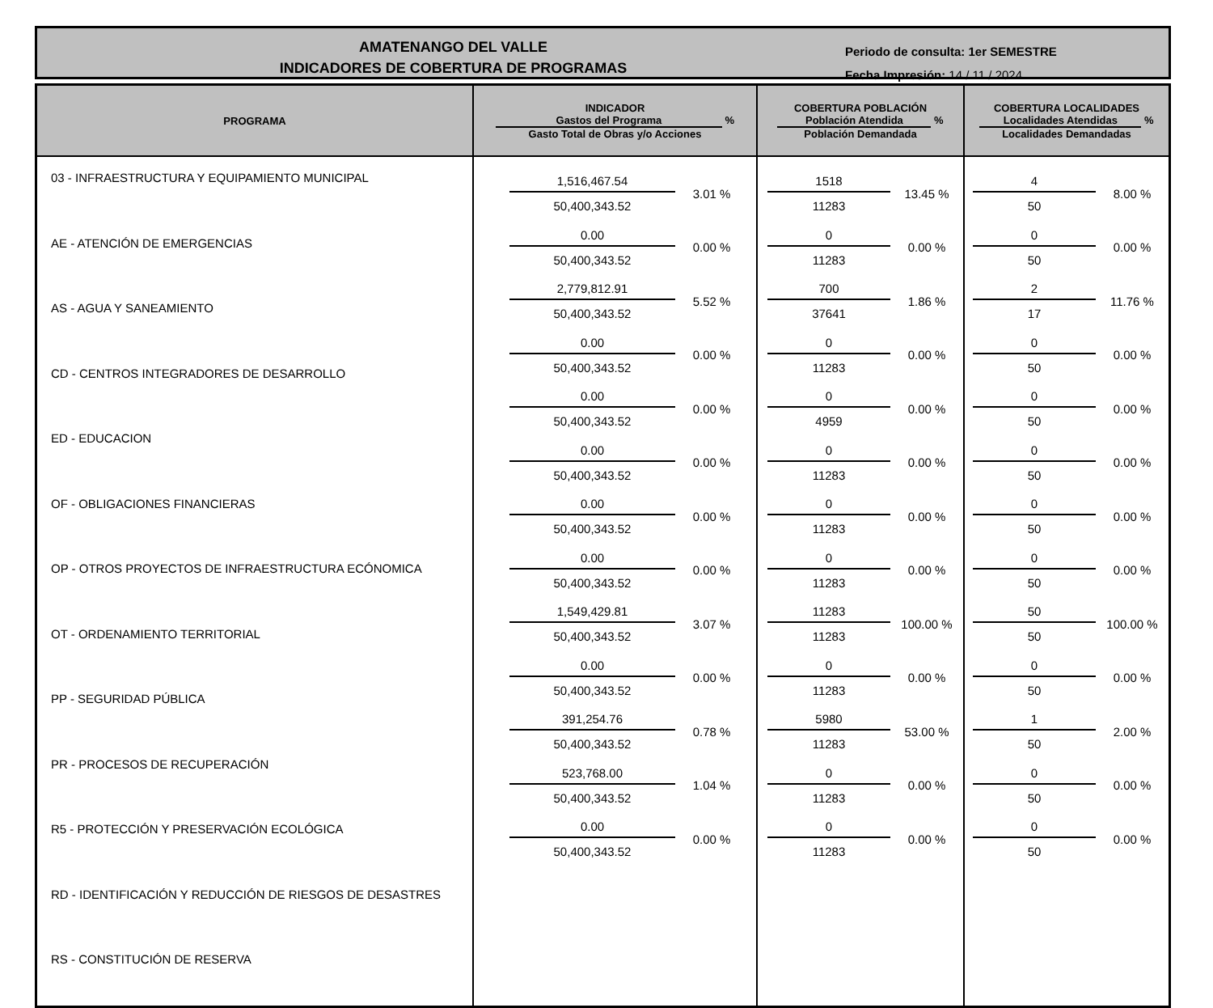AMATENANGO DEL VALLE
INDICADORES DE COBERTURA DE PROGRAMAS
Periodo de consulta: 1er SEMESTRE
Fecha Impresión: 14 / 11 / 2024
| PROGRAMA | INDICADOR Gastos del Programa % Gasto Total de Obras y/o Acciones | COBERTURA POBLACIÓN Población Atendida % Población Demandada | COBERTURA LOCALIDADES Localidades Atendidas % Localidades Demandadas |
| --- | --- | --- | --- |
| 03 - INFRAESTRUCTURA Y EQUIPAMIENTO MUNICIPAL AE - ATENCIÓN DE EMERGENCIAS AS - AGUA Y SANEAMIENTO CD - CENTROS INTEGRADORES DE DESARROLLO ED - EDUCACION OF - OBLIGACIONES FINANCIERAS OP - OTROS PROYECTOS DE INFRAESTRUCTURA ECÓNOMICA OT - ORDENAMIENTO TERRITORIAL PP - SEGURIDAD PÚBLICA PR - PROCESOS DE RECUPERACIÓN R5 - PROTECCIÓN Y PRESERVACIÓN ECOLÓGICA RD - IDENTIFICACIÓN Y REDUCCIÓN DE RIESGOS DE DESASTRES RS - CONSTITUCIÓN DE RESERVA | 1,516,467.54 50,400,343.52 3.01 % 0.00 50,400,343.52 0.00 % 2,779,812.91 50,400,343.52 5.52 % 0.00 50,400,343.52 0.00 % 0.00 50,400,343.52 0.00 % 0.00 50,400,343.52 0.00 % 0.00 50,400,343.52 0.00 % 0.00 50,400,343.52 0.00 % 1,549,429.81 50,400,343.52 3.07 % 0.00 50,400,343.52 0.00 % 391,254.76 50,400,343.52 0.78 % 523,768.00 50,400,343.52 1.04 % 0.00 50,400,343.52 0.00 % | 1518 11283 13.45 % 0 11283 0.00 % 700 37641 1.86 % 0 11283 0.00 % 0 4959 0.00 % 0 11283 0.00 % 0 11283 0.00 % 0 11283 0.00 % 11283 11283 100.00 % 0 11283 0.00 % 5980 11283 53.00 % 0 11283 0.00 % 0 11283 0.00 % | 4 50 8.00 % 0 50 0.00 % 2 17 11.76 % 0 50 0.00 % 0 50 0.00 % 0 50 0.00 % 0 50 0.00 % 0 50 0.00 % 50 50 100.00 % 0 50 0.00 % 1 50 2.00 % 0 50 0.00 % 0 50 0.00 % |